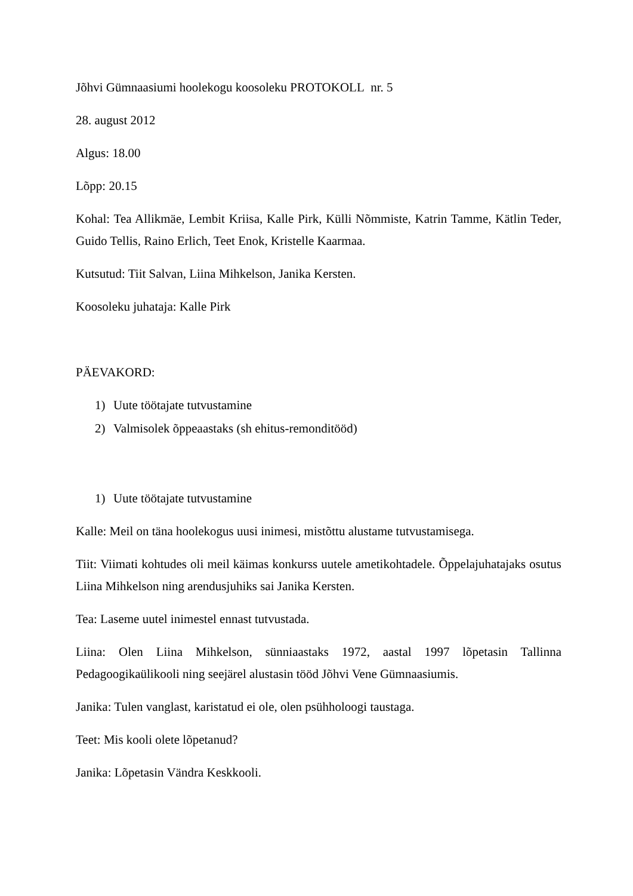Jõhvi Gümnaasiumi hoolekogu koosoleku PROTOKOLL nr. 5
28. august 2012
Algus: 18.00
Lõpp: 20.15
Kohal: Tea Allikmäe, Lembit Kriisa, Kalle Pirk, Külli Nõmmiste, Katrin Tamme, Kätlin Teder, Guido Tellis, Raino Erlich, Teet Enok, Kristelle Kaarmaa.
Kutsutud: Tiit Salvan, Liina Mihkelson, Janika Kersten.
Koosoleku juhataja: Kalle Pirk
PÄEVAKORD:
1) Uute töötajate tutvustamine
2) Valmisolek õppeaastaks (sh ehitus-remonditööd)
1) Uute töötajate tutvustamine
Kalle: Meil on täna hoolekogus uusi inimesi, mistõttu alustame tutvustamisega.
Tiit: Viimati kohtudes oli meil käimas konkurss uutele ametikohtadele. Õppelajuhatajaks osutus Liina Mihkelson ning arendusjuhiks sai Janika Kersten.
Tea: Laseme uutel inimestel ennast tutvustada.
Liina: Olen Liina Mihkelson, sünniaastaks 1972, aastal 1997 lõpetasin Tallinna Pedagoogikaülikooli ning seejärel alustasin tööd Jõhvi Vene Gümnaasiumis.
Janika: Tulen vanglast, karistatud ei ole, olen psühholoogi taustaga.
Teet: Mis kooli olete lõpetanud?
Janika: Lõpetasin Vändra Keskkooli.